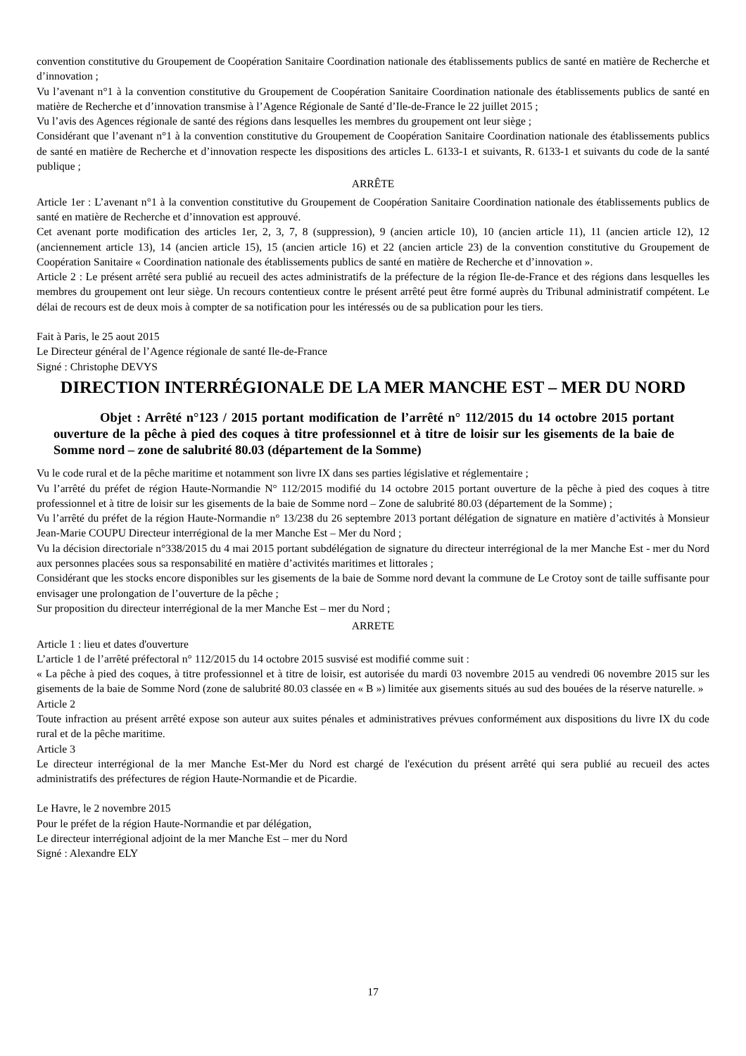convention constitutive du Groupement de Coopération Sanitaire Coordination nationale des établissements publics de santé en matière de Recherche et d’innovation ;
Vu l’avenant n°1 à la convention constitutive du Groupement de Coopération Sanitaire Coordination nationale des établissements publics de santé en matière de Recherche et d’innovation transmise à l’Agence Régionale de Santé d’Ile-de-France le 22 juillet 2015 ;
Vu l’avis des Agences régionale de santé des régions dans lesquelles les membres du groupement ont leur siège ;
Considérant que l’avenant n°1 à la convention constitutive du Groupement de Coopération Sanitaire Coordination nationale des établissements publics de santé en matière de Recherche et d’innovation respecte les dispositions des articles L. 6133-1 et suivants, R. 6133-1 et suivants du code de la santé publique ;
ARRÊTE
Article 1er : L’avenant n°1 à la convention constitutive du Groupement de Coopération Sanitaire Coordination nationale des établissements publics de santé en matière de Recherche et d’innovation est approuvé.
Cet avenant porte modification des articles 1er, 2, 3, 7, 8 (suppression), 9 (ancien article 10), 10 (ancien article 11), 11 (ancien article 12), 12 (anciennement article 13), 14 (ancien article 15), 15 (ancien article 16) et 22 (ancien article 23) de la convention constitutive du Groupement de Coopération Sanitaire « Coordination nationale des établissements publics de santé en matière de Recherche et d’innovation ».
Article 2 : Le présent arrêté sera publié au recueil des actes administratifs de la préfecture de la région Ile-de-France et des régions dans lesquelles les membres du groupement ont leur siège. Un recours contentieux contre le présent arrêté peut être formé auprès du Tribunal administratif compétent. Le délai de recours est de deux mois à compter de sa notification pour les intéressés ou de sa publication pour les tiers.
Fait à Paris, le 25 aout 2015
Le Directeur général de l’Agence régionale de santé Ile-de-France
Signé : Christophe DEVYS
DIRECTION INTERRÉGIONALE DE LA MER MANCHE EST – MER DU NORD
Objet : Arrêté n°123 / 2015 portant modification de l’arrêté n° 112/2015 du 14 octobre 2015 portant ouverture de la pêche à pied des coques à titre professionnel et à titre de loisir sur les gisements de la baie de Somme nord – zone de salubrité 80.03 (département de la Somme)
Vu le code rural et de la pêche maritime et notamment son livre IX dans ses parties législative et réglementaire ;
Vu l’arrêté du préfet de région Haute-Normandie N° 112/2015 modifié du 14 octobre 2015 portant ouverture de la pêche à pied des coques à titre professionnel et à titre de loisir sur les gisements de la baie de Somme nord – Zone de salubrité 80.03 (département de la Somme) ;
Vu l’arrêté du préfet de la région Haute-Normandie n° 13/238 du 26 septembre 2013 portant délégation de signature en matière d’activités à Monsieur Jean-Marie COUPU Directeur interrégional de la mer Manche Est – Mer du Nord ;
Vu la décision directoriale n°338/2015 du 4 mai 2015 portant subdélégation de signature du directeur interrégional de la mer Manche Est - mer du Nord aux personnes placées sous sa responsabilité en matière d’activités maritimes et littorales ;
Considérant que les stocks encore disponibles sur les gisements de la baie de Somme nord devant la commune de Le Crotoy sont de taille suffisante pour envisager une prolongation de l’ouverture de la pêche ;
Sur proposition du directeur interrégional de la mer Manche Est – mer du Nord ;
ARRETE
Article 1 : lieu et dates d'ouverture
L’article 1 de l’arrêté préfectoral n° 112/2015 du 14 octobre 2015 susvisé est modifié comme suit :
« La pêche à pied des coques, à titre professionnel et à titre de loisir, est autorisée du mardi 03 novembre 2015 au vendredi 06 novembre 2015 sur les gisements de la baie de Somme Nord (zone de salubrité 80.03 classée en « B ») limitée aux gisements situés au sud des bouées de la réserve naturelle. »
Article 2
Toute infraction au présent arrêté expose son auteur aux suites pénales et administratives prévues conformément aux dispositions du livre IX du code rural et de la pêche maritime.
Article 3
Le directeur interrégional de la mer Manche Est-Mer du Nord est chargé de l'exécution du présent arrêté qui sera publié au recueil des actes administratifs des préfectures de région Haute-Normandie et de Picardie.
Le Havre, le 2 novembre 2015
Pour le préfet de la région Haute-Normandie et par délégation,
Le directeur interrégional adjoint de la mer Manche Est – mer du Nord
Signé : Alexandre ELY
17